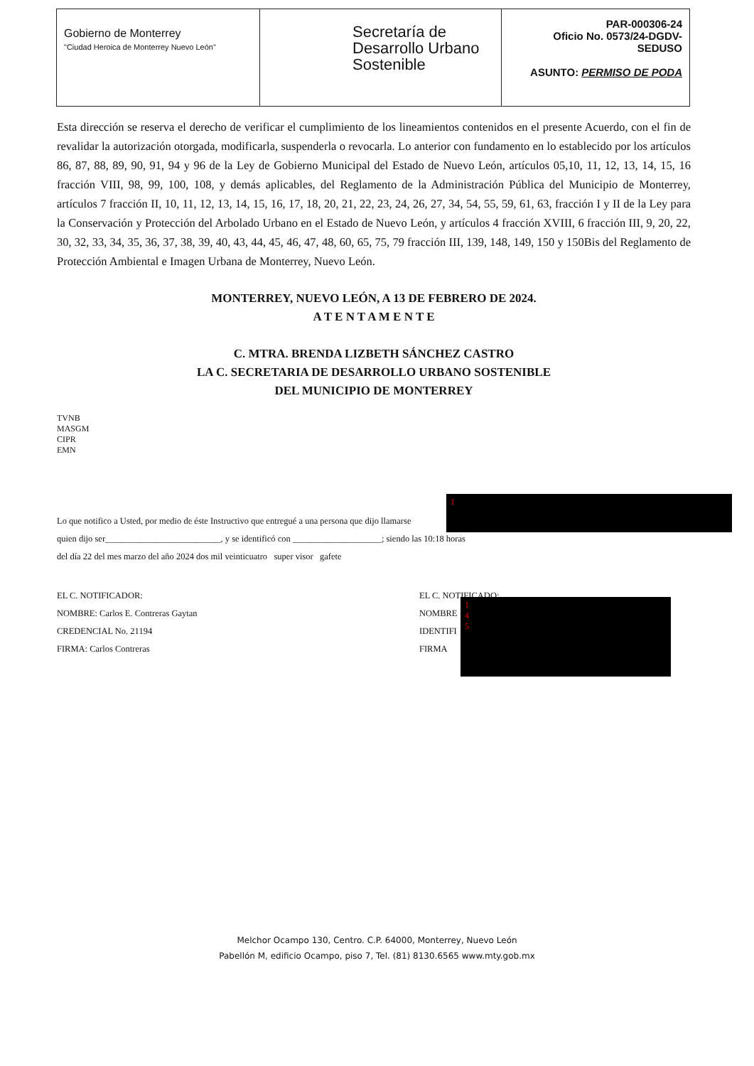Gobierno de Monterrey
"Ciudad Heroica de Monterrey Nuevo León"
Secretaría de Desarrollo Urbano Sostenible
PAR-000306-24
Oficio No. 0573/24-DGDV-SEDUSO
ASUNTO: PERMISO DE PODA
Esta dirección se reserva el derecho de verificar el cumplimiento de los lineamientos contenidos en el presente Acuerdo, con el fin de revalidar la autorización otorgada, modificarla, suspenderla o revocarla. Lo anterior con fundamento en lo establecido por los artículos 86, 87, 88, 89, 90, 91, 94 y 96 de la Ley de Gobierno Municipal del Estado de Nuevo León, artículos 05,10, 11, 12, 13, 14, 15, 16 fracción VIII, 98, 99, 100, 108, y demás aplicables, del Reglamento de la Administración Pública del Municipio de Monterrey, artículos 7 fracción II, 10, 11, 12, 13, 14, 15, 16, 17, 18, 20, 21, 22, 23, 24, 26, 27, 34, 54, 55, 59, 61, 63, fracción I y II de la Ley para la Conservación y Protección del Arbolado Urbano en el Estado de Nuevo León, y artículos 4 fracción XVIII, 6 fracción III, 9, 20, 22, 30, 32, 33, 34, 35, 36, 37, 38, 39, 40, 43, 44, 45, 46, 47, 48, 60, 65, 75, 79 fracción III, 139, 148, 149, 150 y 150Bis del Reglamento de Protección Ambiental e Imagen Urbana de Monterrey, Nuevo León.
MONTERREY, NUEVO LEÓN, A 13 DE FEBRERO DE 2024.
A T E N T A M E N T E
C. MTRA. BRENDA LIZBETH SÁNCHEZ CASTRO
LA C. SECRETARIA DE DESARROLLO URBANO SOSTENIBLE
DEL MUNICIPIO DE MONTERREY
TVNB
MASGM
CIPR
EMN
Lo que notifico a Usted, por medio de éste Instructivo que entregué a una persona que dijo llamarse
quien dijo ser__________________________, y se identificó con ____________________; siendo las 10:18 horas
del día 22 del mes marzo del año 2024 dos mil veinticuatro super visor gafete
EL C. NOTIFICADOR:
NOMBRE: Carlos E. Contreras Gaytan
CREDENCIAL No. 21194
FIRMA: Carlos Contreras
EL C. NOTIFICADO:
NOMBRE
IDENTIFI
FIRMA
1
1
4
5
Melchor Ocampo 130, Centro. C.P. 64000, Monterrey, Nuevo León
Pabellón M, edificio Ocampo, piso 7, Tel. (81) 8130.6565 www.mty.gob.mx